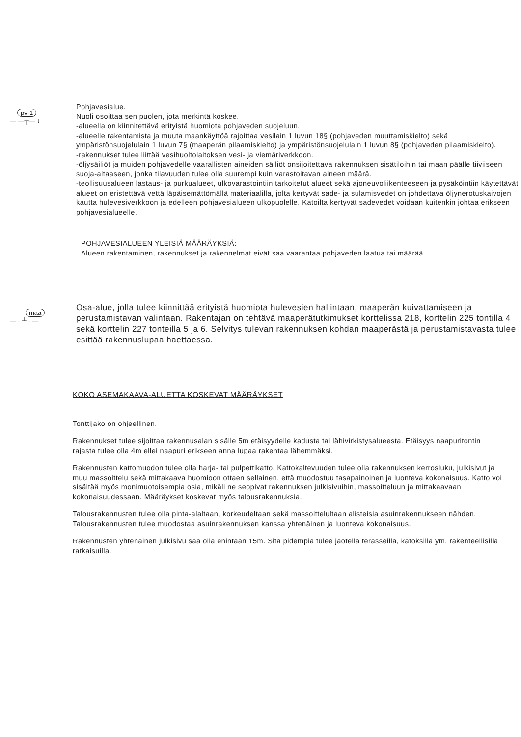pv-1
— —┬— ↓
Pohjavesialue.
Nuoli osoittaa sen puolen, jota merkintä koskee.
-alueella on kiinnitettävä erityistä huomiota pohjaveden suojeluun.
-alueelle rakentamista ja muuta maankäyttöä rajoittaa vesilain 1 luvun 18§ (pohjaveden muuttamiskielto) sekä ympäristönsuojelulain 1 luvun 7§ (maaperän pilaamiskielto) ja ympäristönsuojelulain 1 luvun 8§ (pohjaveden pilaamiskielto).
-rakennukset tulee liittää vesihuoltolaitoksen vesi- ja viemäriverkkoon.
-öljysäiliöt ja muiden pohjavedelle vaarallisten aineiden säiliöt onsijoitettava rakennuksen sisätiloihin tai maan päälle tiiviiseen suoja-altaaseen, jonka tilavuuden tulee olla suurempi kuin varastoitavan aineen määrä.
-teollisuusalueen lastaus- ja purkualueet, ulkovarastointiin tarkoitetut alueet sekä ajoneuvoliikenteeseen ja pysäköintiin käytettävät alueet on eristettävä vettä läpäisemättömällä materiaalilla, jolta kertyvät sade- ja sulamisvedet on johdettava öljynerotuskaivojen kautta hulevesiverkkoon ja edelleen pohjavesialueen ulkopuolelle. Katoilta kertyvät sadevedet voidaan kuitenkin johtaa erikseen pohjavesialueelle.
POHJAVESIALUEEN YLEISIÄ MÄÄRÄYKSIÄ:
Alueen rakentaminen, rakennukset ja rakennelmat eivät saa vaarantaa pohjaveden laatua tai määrää.
maa
— - ┴ - —
Osa-alue, jolla tulee kiinnittää erityistä huomiota hulevesien hallintaan, maaperän kuivattamiseen ja perustamistavan valintaan. Rakentajan on tehtävä maaperätutkimukset korttelissa 218, korttelin 225 tontilla 4 sekä korttelin 227 tonteilla 5 ja 6. Selvitys tulevan rakennuksen kohdan maaperästä ja perustamistavasta tulee esittää rakennuslupaa haettaessa.
KOKO ASEMAKAAVA-ALUETTA KOSKEVAT MÄÄRÄYKSET
Tonttijako on ohjeellinen.
Rakennukset tulee sijoittaa rakennusalan sisälle 5m etäisyydelle kadusta tai lähivirkistysalueesta. Etäisyys naapuritontin rajasta tulee olla 4m ellei naapuri erikseen anna lupaa rakentaa lähemmäksi.
Rakennusten kattomuodon tulee olla harja- tai pulpettikatto. Kattokaltevuuden tulee olla rakennuksen kerrosluku, julkisivut ja muu massoittelu sekä mittakaava huomioon ottaen sellainen, että muodostuu tasapainoinen ja luonteva kokonaisuus. Katto voi sisältää myös monimuotoisempia osia, mikäli ne seopivat rakennuksen julkisivuihin, massoitteluun ja mittakaavaan kokonaisuudessaan. Määräykset koskevat myös talousrakennuksia.
Talousrakennusten tulee olla pinta-alaltaan, korkeudeltaan sekä massoittelultaan alisteisia asuinrakennukseen nähden. Talousrakennusten tulee muodostaa asuinrakennuksen kanssa yhtenäinen ja luonteva kokonaisuus.
Rakennusten yhtenäinen julkisivu saa olla enintään 15m. Sitä pidempiä tulee jaotella terasseilla, katoksilla ym. rakenteellisilla ratkaisuilla.